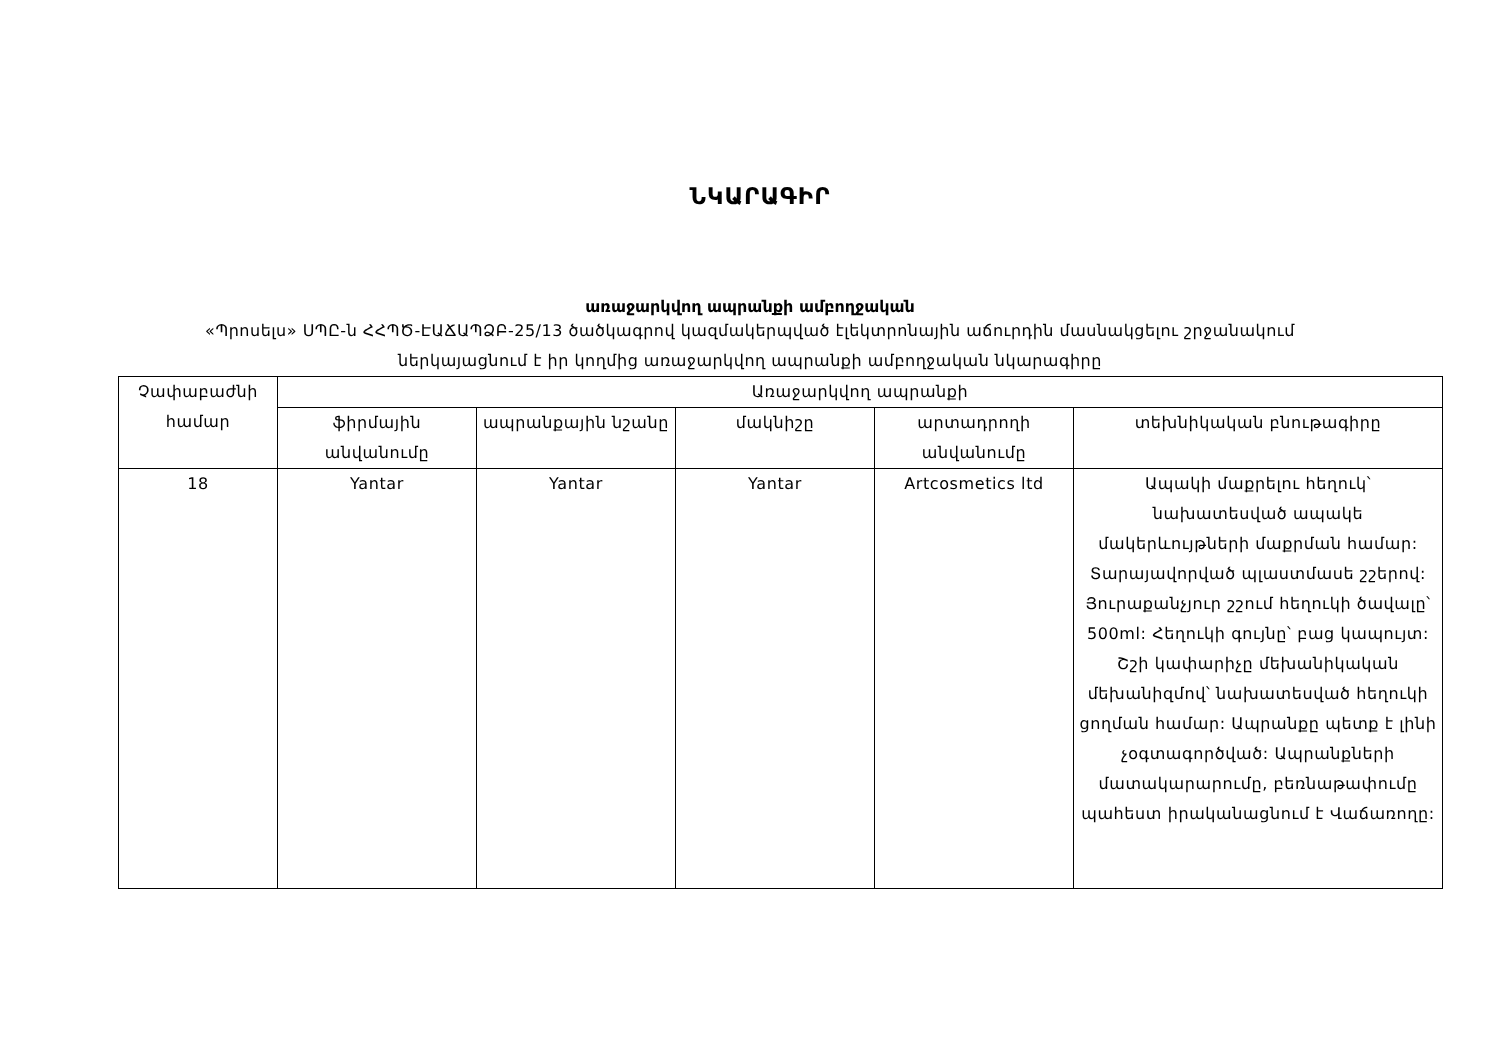ՆԿԱՐԱԳԻՐ
առաջարկվող ապրանքի ամբողջական
«Պրոսելս» ՍՊԸ-ն ՀՀՊԾ-ԷԱՃԱՊՁԲ-25/13 ծածկագրով կազմակերպված էլեկտրոնային աճուրդին մասնակցելու շրջանակում
ներկայացնում է իր կողմից առաջարկվող ապրանքի ամբողջական նկարագիրը
| Չափաբաժնի համար | Առաջարկվող ապրանքի | | | | |
| --- | --- | --- | --- | --- | --- |
| | ֆիրմային անվանումը | ապրանքային նշանը | մակնիշը | արտադրողի անվանումը | տեխնիկական բնութագիրը |
| 18 | Yantar | Yantar | Yantar | Artcosmetics ltd | Ապակի մաքրելու հեղուկ՝ նախատեսված ապակե մակերևույթների մաքրման համար: Տարայավորված պլաստմասե շշերով: Յուրաքանչյուր շշում հեղուկի ծավալը՝ 500ml: Հեղուկի գույնը՝ բաց կապույտ: Շշի կափարիչը մեխանիկական մեխանիզմով՝ նախատեսված հեղուկի ցողման համար: Ապրանքը պետք է լինի չօգտագործված: Ապրանքների մատակարարումը, բեռնաթափումը պահեստ իրականացնում է Վաճառողը: |